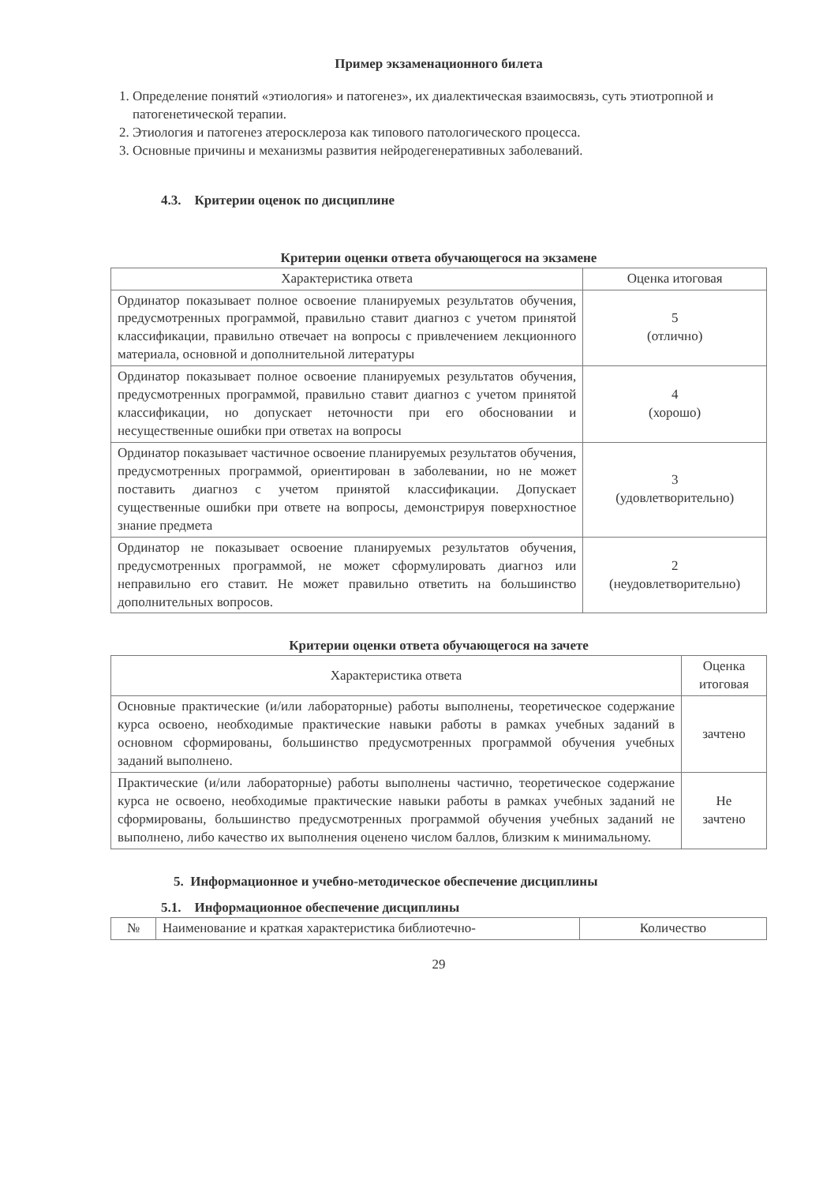Пример экзаменационного билета
1. Определение понятий «этиология» и патогенез», их диалектическая взаимосвязь, суть этиотропной и патогенетической терапии.
2. Этиология и патогенез атеросклероза как типового патологического процесса.
3. Основные причины и механизмы развития нейродегенеративных заболеваний.
4.3. Критерии оценок по дисциплине
Критерии оценки ответа обучающегося на экзамене
| Характеристика ответа | Оценка итоговая |
| --- | --- |
| Ординатор показывает полное освоение планируемых результатов обучения, предусмотренных программой, правильно ставит диагноз с учетом принятой классификации, правильно отвечает на вопросы с привлечением лекционного материала, основной и дополнительной литературы | 5 (отлично) |
| Ординатор показывает полное освоение планируемых результатов обучения, предусмотренных программой, правильно ставит диагноз с учетом принятой классификации, но допускает неточности при его обосновании и несущественные ошибки при ответах на вопросы | 4 (хорошо) |
| Ординатор показывает частичное освоение планируемых результатов обучения, предусмотренных программой, ориентирован в заболевании, но не может поставить диагноз с учетом принятой классификации. Допускает существенные ошибки при ответе на вопросы, демонстрируя поверхностное знание предмета | 3 (удовлетворительно) |
| Ординатор не показывает освоение планируемых результатов обучения, предусмотренных программой, не может сформулировать диагноз или неправильно его ставит. Не может правильно ответить на большинство дополнительных вопросов. | 2 (неудовлетворительно) |
Критерии оценки ответа обучающегося на зачете
| Характеристика ответа | Оценка итоговая |
| --- | --- |
| Основные практические (и/или лабораторные) работы выполнены, теоретическое содержание курса освоено, необходимые практические навыки работы в рамках учебных заданий в основном сформированы, большинство предусмотренных программой обучения учебных заданий выполнено. | зачтено |
| Практические (и/или лабораторные) работы выполнены частично, теоретическое содержание курса не освоено, необходимые практические навыки работы в рамках учебных заданий не сформированы, большинство предусмотренных программой обучения учебных заданий не выполнено, либо качество их выполнения оценено числом баллов, близким к минимальному. | Не зачтено |
5. Информационное и учебно-методическое обеспечение дисциплины
5.1. Информационное обеспечение дисциплины
| № | Наименование и краткая характеристика библиотечно- | Количество |
29